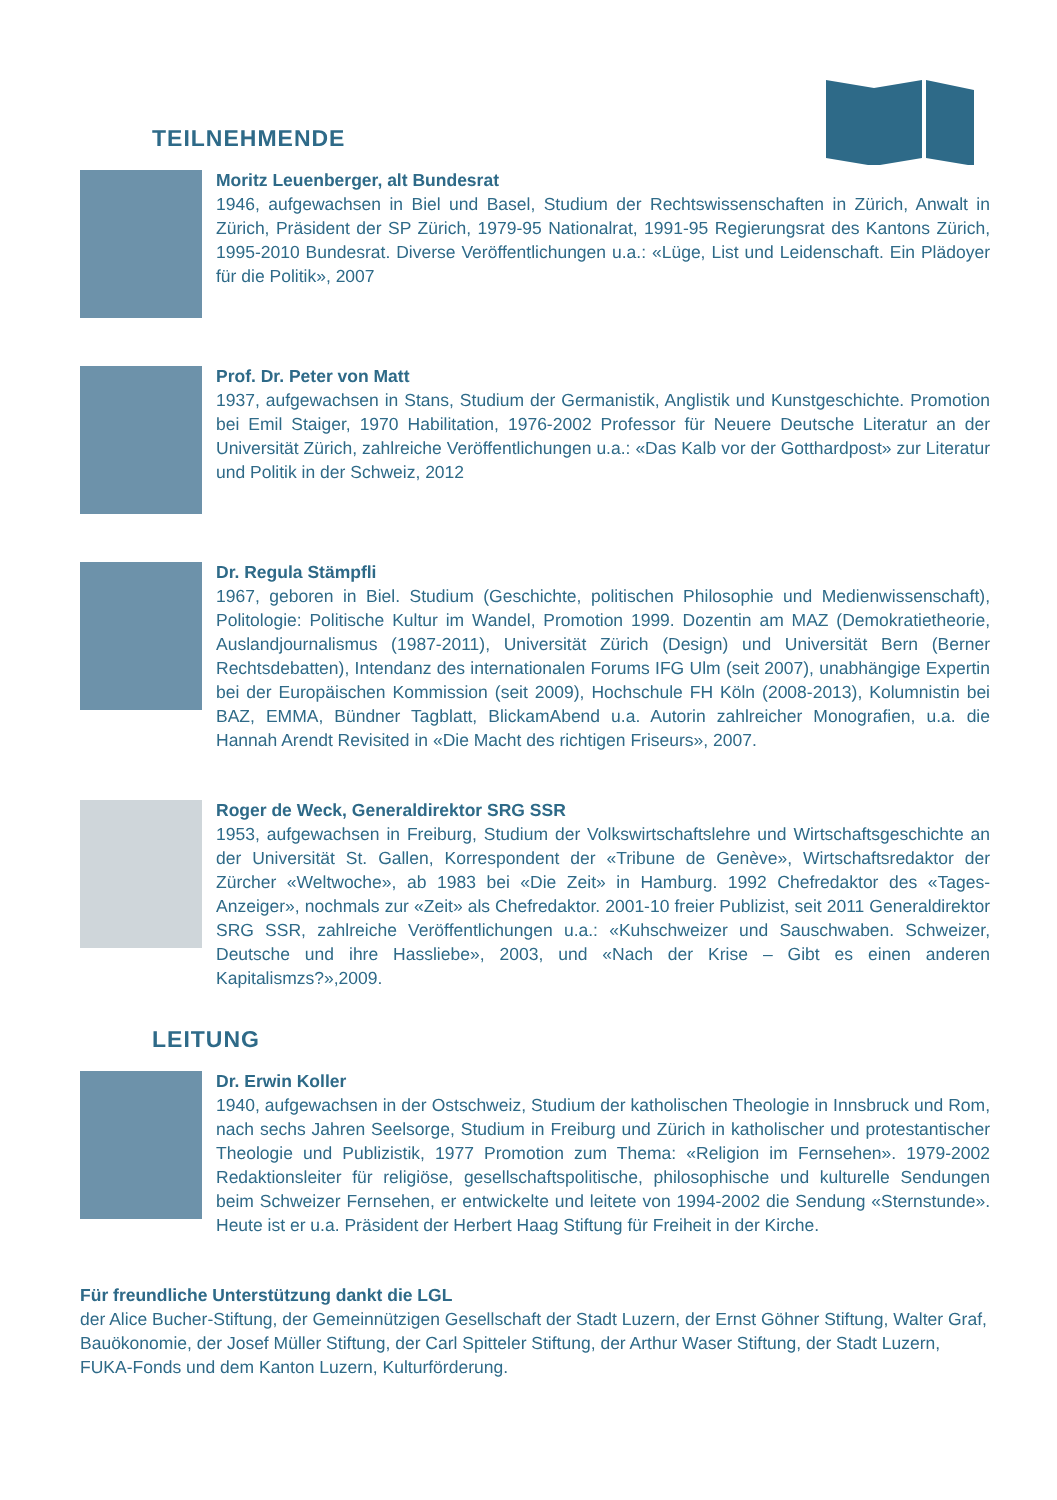TEILNEHMENDE
Moritz Leuenberger, alt Bundesrat
1946, aufgewachsen in Biel und Basel, Studium der Rechtswissenschaften in Zürich, Anwalt in Zürich, Präsident der SP Zürich, 1979-95 Nationalrat, 1991-95 Regierungsrat des Kantons Zürich, 1995-2010 Bundesrat. Diverse Veröffentlichungen u.a.: «Lüge, List und Leidenschaft. Ein Plädoyer für die Politik», 2007
Prof. Dr. Peter von Matt
1937, aufgewachsen in Stans, Studium der Germanistik, Anglistik und Kunstgeschichte. Promotion bei Emil Staiger, 1970 Habilitation, 1976-2002 Professor für Neuere Deutsche Literatur an der Universität Zürich, zahlreiche Veröffentlichungen u.a.: «Das Kalb vor der Gotthardpost» zur Literatur und Politik in der Schweiz, 2012
Dr. Regula Stämpfli
1967, geboren in Biel. Studium (Geschichte, politischen Philosophie und Medienwis­senschaft), Politologie: Politische Kultur im Wandel, Promotion 1999. Dozentin am MAZ (Demokratietheorie, Auslandjournalismus (1987-2011), Universität Zürich (Design) und Universität Bern (Berner Rechtsdebatten), Intendanz des internationalen Forums IFG Ulm (seit 2007), unabhängige Expertin bei der Europäischen Kommission (seit 2009), Hochschule FH Köln (2008-2013), Kolumnistin bei BAZ, EMMA, Bündner Tagblatt, Blick­amAbend u.a. Autorin zahlreicher Monografien, u.a. die Hannah Arendt Revisited in «Die Macht des richtigen Friseurs», 2007.
Roger de Weck, Generaldirektor SRG SSR
1953, aufgewachsen in Freiburg, Studium der Volkswirtschaftslehre und Wirtschaftsge­schichte an der Universität St. Gallen, Korrespondent der «Tribune de Genève», Wirt­schaftsredaktor der Zürcher «Weltwoche», ab 1983 bei «Die Zeit» in Hamburg. 1992 Chefredaktor des «Tages-Anzeiger», nochmals zur «Zeit» als Chefredaktor. 2001-10 freier Publizist, seit 2011 Generaldirektor SRG SSR, zahlreiche Veröffentlichungen u.a.: «Kuh­schweizer und Sauschwaben. Schweizer, Deutsche und ihre Hassliebe», 2003, und «Nach der Krise – Gibt es einen anderen Kapitalismzs?»,2009.
LEITUNG
Dr. Erwin Koller
1940, aufgewachsen in der Ostschweiz, Studium der katholischen Theologie in Innsbruck und Rom, nach sechs Jahren Seelsorge, Studium in Freiburg und Zürich in katholischer und protestantischer Theologie und Publizistik, 1977 Promotion zum Thema: «Religion im Fernsehen». 1979-2002 Redaktionsleiter für religiöse, gesellschaftspolitische, philosophi­sche und kulturelle Sendungen beim Schweizer Fernsehen, er entwickelte und leitete von 1994-2002 die Sendung «Sternstunde». Heute ist er u.a. Präsident der Herbert Haag Stif­tung für Freiheit in der Kirche.
Für freundliche Unterstützung dankt die LGL
der Alice Bucher-Stiftung, der Gemeinnützigen Gesellschaft der Stadt Luzern, der Ernst Göhner Stiftung, Walter Graf, Bauökonomie, der Josef Müller Stiftung, der Carl Spitteler Stiftung, der Arthur Waser Stiftung, der Stadt Luzern, FUKA-Fonds und dem Kanton Luzern, Kulturförderung.